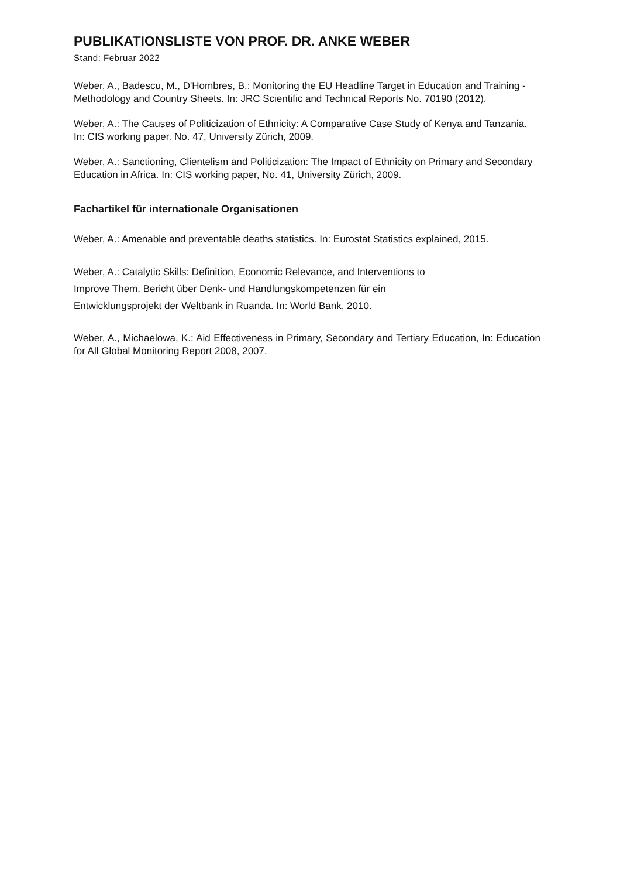PUBLIKATIONSLISTE VON PROF. DR. ANKE WEBER
Stand: Februar 2022
Weber, A., Badescu, M., D'Hombres, B.: Monitoring the EU Headline Target in Education and Training - Methodology and Country Sheets. In: JRC Scientific and Technical Reports No. 70190 (2012).
Weber, A.: The Causes of Politicization of Ethnicity: A Comparative Case Study of Kenya and Tanzania. In: CIS working paper. No. 47, University Zürich, 2009.
Weber, A.: Sanctioning, Clientelism and Politicization: The Impact of Ethnicity on Primary and Secondary Education in Africa. In: CIS working paper, No. 41, University Zürich, 2009.
Fachartikel für internationale Organisationen
Weber, A.: Amenable and preventable deaths statistics. In: Eurostat Statistics explained, 2015.
Weber, A.: Catalytic Skills: Definition, Economic Relevance, and Interventions to
Improve Them. Bericht über Denk- und Handlungskompetenzen für ein
Entwicklungsprojekt der Weltbank in Ruanda. In: World Bank, 2010.
Weber, A., Michaelowa, K.: Aid Effectiveness in Primary, Secondary and Tertiary Education, In: Education for All Global Monitoring Report 2008, 2007.